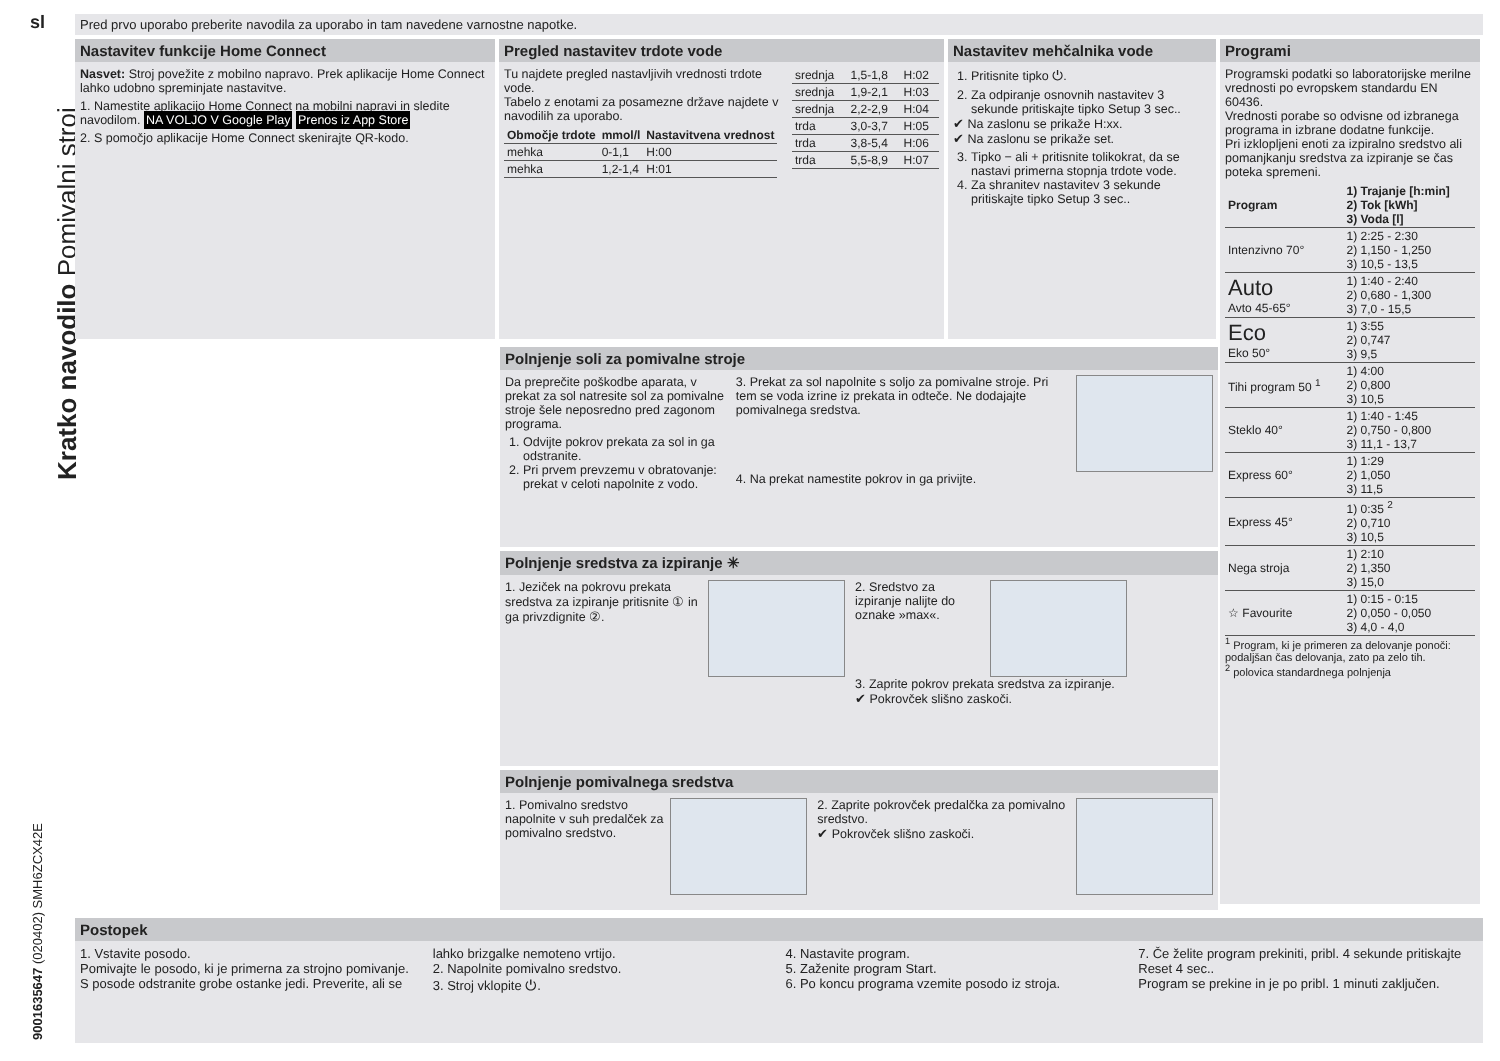sl
Kratko navodilo Pomivalni stroj
9001635647 (020402) SMH6ZCX42E
Pred prvo uporabo preberite navodila za uporabo in tam navedene varnostne napotke.
Nastavitev funkcije Home Connect
Nasvet: Stroj povežite z mobilno napravo. Prek aplikacije Home Connect lahko udobno spreminjate nastavitve.
1. Namestite aplikacijo Home Connect na mobilni napravi in sledite navodilom. NA VOLJO V Google Play Prenos iz App Store
2. S pomočjo aplikacije Home Connect skenirajte QR-kodo.
Pregled nastavitev trdote vode
Tu najdete pregled nastavljivih vrednosti trdote vode.
Tabelo z enotami za posamezne države najdete v navodilih za uporabo.
| Območje trdote | mmol/l | Nastavitvena vrednost |
| --- | --- | --- |
| mehka | 0-1,1 | H:00 |
| mehka | 1,2-1,4 | H:01 |
| srednja | 1,5-1,8 | H:02 |
| srednja | 1,9-2,1 | H:03 |
| srednja | 2,2-2,9 | H:04 |
| trda | 3,0-3,7 | H:05 |
| trda | 3,8-5,4 | H:06 |
| trda | 5,5-8,9 | H:07 |
Nastavitev mehčalnika vode
1. Pritisnite tipko ⏻.
2. Za odpiranje osnovnih nastavitev 3 sekunde pritiskajte tipko Setup 3 sec..
✔ Na zaslonu se prikaže H:xx.
✔ Na zaslonu se prikaže set.
3. Tipko − ali + pritisnite tolikokrat, da se nastavi primerna stopnja trdote vode.
4. Za shranitev nastavitev 3 sekunde pritiskajte tipko Setup 3 sec..
Programi
Programski podatki so laboratorijske merilne vrednosti po evropskem standardu EN 60436.
Vrednosti porabe so odvisne od izbranega programa in izbrane dodatne funkcije.
Pri izklopljeni enoti za izpiralno sredstvo ali pomanjkanju sredstva za izpiranje se čas poteka spremeni.
| Program | 1) Trajanje [h:min] 2) Tok [kWh] 3) Voda [l] |
| --- | --- |
| Intenzivno 70° | 1) 2:25 - 2:30 2) 1,150 - 1,250 3) 10,5 - 13,5 |
| Auto Avto 45-65° | 1) 1:40 - 2:40 2) 0,680 - 1,300 3) 7,0 - 15,5 |
| Eco Eko 50° | 1) 3:55 2) 0,747 3) 9,5 |
| Tihi program 50 <sup>1</sup> | 1) 4:00 2) 0,800 3) 10,5 |
| Steklo 40° | 1) 1:40 - 1:45 2) 0,750 - 0,800 3) 11,1 - 13,7 |
| Express 60° | 1) 1:29 2) 1,050 3) 11,5 |
| Express 45° | 1) 0:35 <sup>2</sup> 2) 0,710 3) 10,5 |
| Nega stroja | 1) 2:10 2) 1,350 3) 15,0 |
| ☆ Favourite | 1) 0:15 - 0:15 2) 0,050 - 0,050 3) 4,0 - 4,0 |
<sup>1</sup> Program, ki je primeren za delovanje ponoči: podaljšan čas delovanja, zato pa zelo tih.
<sup>2</sup> polovica standardnega polnjenja
Polnjenje soli za pomivalne stroje
Da preprečite poškodbe aparata, v prekat za sol natresite sol za pomivalne stroje šele neposredno pred zagonom programa.
1. Odvijte pokrov prekata za sol in ga odstranite.
2. Pri prvem prevzemu v obratovanje: prekat v celoti napolnite z vodo.
3. Prekat za sol napolnite s soljo za pomivalne stroje. Pri tem se voda izrine iz prekata in odteče. Ne dodajajte pomivalnega sredstva.
4. Na prekat namestite pokrov in ga privijte.
Polnjenje sredstva za izpiranje ✳
1. Jeziček na pokrovu prekata sredstva za izpiranje pritisnite ① in ga privzdignite ②.
2. Sredstvo za izpiranje nalijte do oznake »max«.
3. Zaprite pokrov prekata sredstva za izpiranje.
✔ Pokrovček slišno zaskoči.
Polnjenje pomivalnega sredstva
1. Pomivalno sredstvo napolnite v suh predalček za pomivalno sredstvo.
2. Zaprite pokrovček predalčka za pomivalno sredstvo.
✔ Pokrovček slišno zaskoči.
Postopek
1. Vstavite posodo.
Pomivajte le posodo, ki je primerna za strojno pomivanje. S posode odstranite grobe ostanke jedi. Preverite, ali se lahko brizgalke nemoteno vrtijo.
2. Napolnite pomivalno sredstvo.
3. Stroj vklopite ⏻.
4. Nastavite program.
5. Zaženite program Start.
6. Po koncu programa vzemite posodo iz stroja.
7. Če želite program prekiniti, pribl. 4 sekunde pritiskajte Reset 4 sec..
Program se prekine in je po pribl. 1 minuti zaključen.